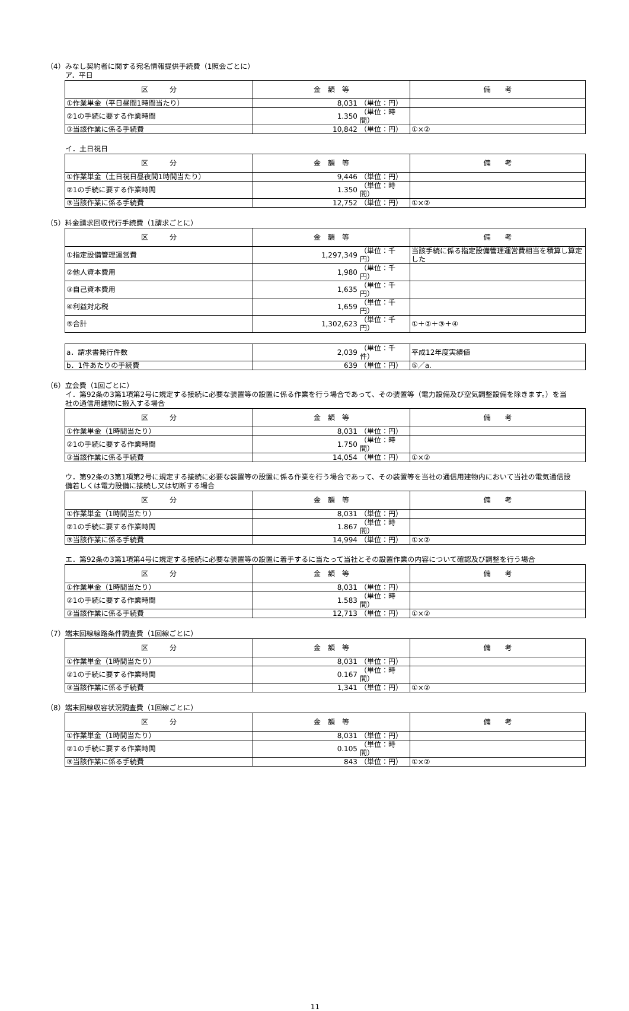（4）みなし契約者に関する宛名情報提供手続費（1照会ごとに）
ア．平日
| 区 分 | 金 額 等 | | 備 考 |
| --- | --- | --- | --- |
| ①作業単金（平日昼間1時間当たり） | 8,031 | （単位：円） | |
| ②1の手続に要する作業時間 | 1.350 | （単位：時間） | |
| ③当該作業に係る手続費 | 10,842 | （単位：円） | ①×② |
イ．土日祝日
| 区 分 | 金 額 等 | | 備 考 |
| --- | --- | --- | --- |
| ①作業単金（土日祝日昼夜間1時間当たり） | 9,446 | （単位：円） | |
| ②1の手続に要する作業時間 | 1.350 | （単位：時間） | |
| ③当該作業に係る手続費 | 12,752 | （単位：円） | ①×② |
（5）料金請求回収代行手続費（1請求ごとに）
| 区 分 | 金 額 等 | | 備 考 |
| --- | --- | --- | --- |
| ①指定設備管理運営費 | 1,297,349 | （単位：千円） | 当該手続に係る指定設備管理運営費相当を積算し算定した |
| ②他人資本費用 | 1,980 | （単位：千円） | |
| ③自己資本費用 | 1,635 | （単位：千円） | |
| ④利益対応税 | 1,659 | （単位：千円） | |
| ⑤合計 | 1,302,623 | （単位：千円） | ①＋②＋③＋④ |
| a．請求書発行件数 | 2,039 | （単位：千件） | 平成12年度実績値 |
| b．1件あたりの手続費 | 639 | （単位：円） | ⑤／a. |
（6）立会費（1回ごとに）
イ．第92条の3第1項第2号に規定する接続に必要な装置等の設置に係る作業を行う場合であって、その装置等（電力設備及び空気調整設備を除きます。）を当社の通信用建物に搬入する場合
| 区 分 | 金 額 等 | | 備 考 |
| --- | --- | --- | --- |
| ①作業単金（1時間当たり） | 8,031 | （単位：円） | |
| ②1の手続に要する作業時間 | 1.750 | （単位：時間） | |
| ③当該作業に係る手続費 | 14,054 | （単位：円） | ①×② |
ウ．第92条の3第1項第2号に規定する接続に必要な装置等の設置に係る作業を行う場合であって、その装置等を当社の通信用建物内において当社の電気通信設備若しくは電力設備に接続し又は切断する場合
| 区 分 | 金 額 等 | | 備 考 |
| --- | --- | --- | --- |
| ①作業単金（1時間当たり） | 8,031 | （単位：円） | |
| ②1の手続に要する作業時間 | 1.867 | （単位：時間） | |
| ③当該作業に係る手続費 | 14,994 | （単位：円） | ①×② |
エ．第92条の3第1項第4号に規定する接続に必要な装置等の設置に着手するに当たって当社とその設置作業の内容について確認及び調整を行う場合
| 区 分 | 金 額 等 | | 備 考 |
| --- | --- | --- | --- |
| ①作業単金（1時間当たり） | 8,031 | （単位：円） | |
| ②1の手続に要する作業時間 | 1.583 | （単位：時間） | |
| ③当該作業に係る手続費 | 12,713 | （単位：円） | ①×② |
（7）端末回線線路条件調査費（1回線ごとに）
| 区 分 | 金 額 等 | | 備 考 |
| --- | --- | --- | --- |
| ①作業単金（1時間当たり） | 8,031 | （単位：円） | |
| ②1の手続に要する作業時間 | 0.167 | （単位：時間） | |
| ③当該作業に係る手続費 | 1,341 | （単位：円） | ①×② |
（8）端末回線収容状況調査費（1回線ごとに）
| 区 分 | 金 額 等 | | 備 考 |
| --- | --- | --- | --- |
| ①作業単金（1時間当たり） | 8,031 | （単位：円） | |
| ②1の手続に要する作業時間 | 0.105 | （単位：時間） | |
| ③当該作業に係る手続費 | 843 | （単位：円） | ①×② |
11